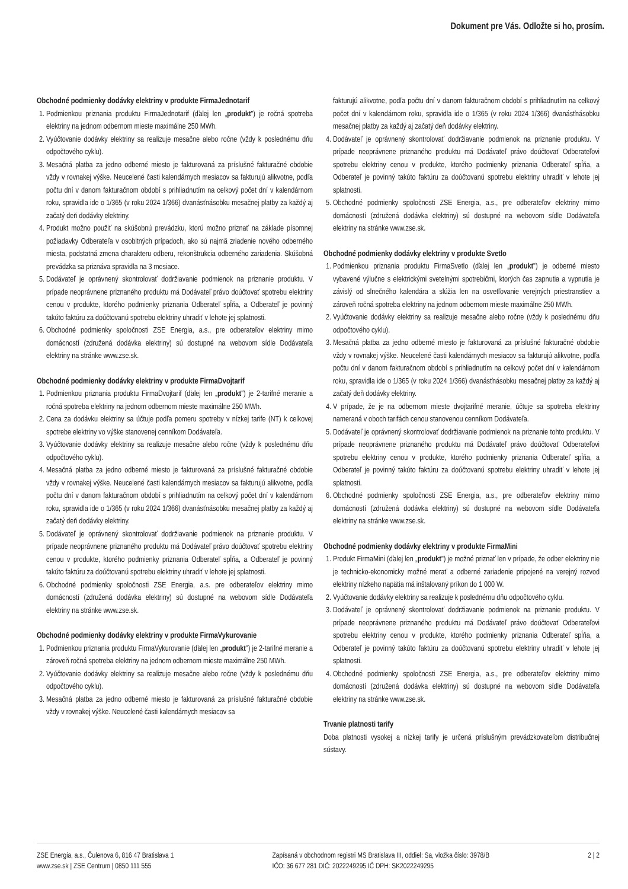Dokument pre Vás. Odložte si ho, prosím.
Obchodné podmienky dodávky elektriny v produkte FirmaJednotarif
1. Podmienkou priznania produktu FirmaJednotarif (ďalej len „produkt") je ročná spotreba elektriny na jednom odbernom mieste maximálne 250 MWh.
2. Vyúčtovanie dodávky elektriny sa realizuje mesačne alebo ročne (vždy k poslednému dňu odpočtového cyklu).
3. Mesačná platba za jedno odberné miesto je fakturovaná za príslušné fakturačné obdobie vždy v rovnakej výške. Neucelené časti kalendárnych mesiacov sa fakturujú alikvotne, podľa počtu dní v danom fakturačnom období s prihliadnutím na celkový počet dní v kalendárnom roku, spravidla ide o 1/365 (v roku 2024 1/366) dvanásťnásobku mesačnej platby za každý aj začatý deň dodávky elektriny.
4. Produkt možno použiť na skúšobnú prevádzku, ktorú možno priznať na základe písomnej požiadavky Odberateľa v osobitných prípadoch, ako sú najmä zriadenie nového odberného miesta, podstatná zmena charakteru odberu, rekonštrukcia odberného zariadenia. Skúšobná prevádzka sa priznáva spravidla na 3 mesiace.
5. Dodávateľ je oprávnený skontrolovať dodržiavanie podmienok na priznanie produktu. V prípade neoprávnene priznaného produktu má Dodávateľ právo doúčtovať spotrebu elektriny cenou v produkte, ktorého podmienky priznania Odberateľ spĺňa, a Odberateľ je povinný takúto faktúru za doúčtovanú spotrebu elektriny uhradiť v lehote jej splatnosti.
6. Obchodné podmienky spoločnosti ZSE Energia, a.s., pre odberateľov elektriny mimo domácností (združená dodávka elektriny) sú dostupné na webovom sídle Dodávateľa elektriny na stránke www.zse.sk.
Obchodné podmienky dodávky elektriny v produkte FirmaDvojtarif
1. Podmienkou priznania produktu FirmaDvojtarif (ďalej len „produkt") je 2-tarifné meranie a ročná spotreba elektriny na jednom odbernom mieste maximálne 250 MWh.
2. Cena za dodávku elektriny sa účtuje podľa pomeru spotreby v nízkej tarife (NT) k celkovej spotrebe elektriny vo výške stanovenej cenníkom Dodávateľa.
3. Vyúčtovanie dodávky elektriny sa realizuje mesačne alebo ročne (vždy k poslednému dňu odpočtového cyklu).
4. Mesačná platba za jedno odberné miesto je fakturovaná za príslušné fakturačné obdobie vždy v rovnakej výške. Neucelené časti kalendárnych mesiacov sa fakturujú alikvotne, podľa počtu dní v danom fakturačnom období s prihliadnutím na celkový počet dní v kalendárnom roku, spravidla ide o 1/365 (v roku 2024 1/366) dvanásťnásobku mesačnej platby za každý aj začatý deň dodávky elektriny.
5. Dodávateľ je oprávnený skontrolovať dodržiavanie podmienok na priznanie produktu. V prípade neoprávnene priznaného produktu má Dodávateľ právo doúčtovať spotrebu elektriny cenou v produkte, ktorého podmienky priznania Odberateľ spĺňa, a Odberateľ je povinný takúto faktúru za doúčtovanú spotrebu elektriny uhradiť v lehote jej splatnosti.
6. Obchodné podmienky spoločnosti ZSE Energia, a.s. pre odberateľov elektriny mimo domácností (združená dodávka elektriny) sú dostupné na webovom sídle Dodávateľa elektriny na stránke www.zse.sk.
Obchodné podmienky dodávky elektriny v produkte FirmaVykurovanie
1. Podmienkou priznania produktu FirmaVykurovanie (ďalej len „produkt") je 2-tarifné meranie a zároveň ročná spotreba elektriny na jednom odbernom mieste maximálne 250 MWh.
2. Vyúčtovanie dodávky elektriny sa realizuje mesačne alebo ročne (vždy k poslednému dňu odpočtového cyklu).
3. Mesačná platba za jedno odberné miesto je fakturovaná za príslušné fakturačné obdobie vždy v rovnakej výške. Neucelené časti kalendárnych mesiacov sa
fakturujú alikvotne, podľa počtu dní v danom fakturačnom období s prihliadnutím na celkový počet dní v kalendárnom roku, spravidla ide o 1/365 (v roku 2024 1/366) dvanásťnásobku mesačnej platby za každý aj začatý deň dodávky elektriny.
4. Dodávateľ je oprávnený skontrolovať dodržiavanie podmienok na priznanie produktu. V prípade neoprávnene priznaného produktu má Dodávateľ právo doúčtovať Odberateľovi spotrebu elektriny cenou v produkte, ktorého podmienky priznania Odberateľ spĺňa, a Odberateľ je povinný takúto faktúru za doúčtovanú spotrebu elektriny uhradiť v lehote jej splatnosti.
5. Obchodné podmienky spoločnosti ZSE Energia, a.s., pre odberateľov elektriny mimo domácností (združená dodávka elektriny) sú dostupné na webovom sídle Dodávateľa elektriny na stránke www.zse.sk.
Obchodné podmienky dodávky elektriny v produkte Svetlo
1. Podmienkou priznania produktu FirmaSvetlo (ďalej len „produkt") je odberné miesto vybavené výlučne s elektrickými svetelnými spotrebičmi, ktorých čas zapnutia a vypnutia je závislý od slnečného kalendára a slúžia len na osvetľovanie verejných priestranstiev a zároveň ročná spotreba elektriny na jednom odbernom mieste maximálne 250 MWh.
2. Vyúčtovanie dodávky elektriny sa realizuje mesačne alebo ročne (vždy k poslednému dňu odpočtového cyklu).
3. Mesačná platba za jedno odberné miesto je fakturovaná za príslušné fakturačné obdobie vždy v rovnakej výške. Neucelené časti kalendárnych mesiacov sa fakturujú alikvotne, podľa počtu dní v danom fakturačnom období s prihliadnutím na celkový počet dní v kalendárnom roku, spravidla ide o 1/365 (v roku 2024 1/366) dvanásťnásobku mesačnej platby za každý aj začatý deň dodávky elektriny.
4. V prípade, že je na odbernom mieste dvojtarifné meranie, účtuje sa spotreba elektriny nameraná v oboch tarifách cenou stanovenou cenníkom Dodávateľa.
5. Dodávateľ je oprávnený skontrolovať dodržiavanie podmienok na priznanie tohto produktu. V prípade neoprávnene priznaného produktu má Dodávateľ právo doúčtovať Odberateľovi spotrebu elektriny cenou v produkte, ktorého podmienky priznania Odberateľ spĺňa, a Odberateľ je povinný takúto faktúru za doúčtovanú spotrebu elektriny uhradiť v lehote jej splatnosti.
6. Obchodné podmienky spoločnosti ZSE Energia, a.s., pre odberateľov elektriny mimo domácností (združená dodávka elektriny) sú dostupné na webovom sídle Dodávateľa elektriny na stránke www.zse.sk.
Obchodné podmienky dodávky elektriny v produkte FirmaMini
1. Produkt FirmaMini (ďalej len „produkt") je možné priznať len v prípade, že odber elektriny nie je technicko-ekonomicky možné merať a odberné zariadenie pripojené na verejný rozvod elektriny nízkeho napätia má inštalovaný príkon do 1 000 W.
2. Vyúčtovanie dodávky elektriny sa realizuje k poslednému dňu odpočtového cyklu.
3. Dodávateľ je oprávnený skontrolovať dodržiavanie podmienok na priznanie produktu. V prípade neoprávnene priznaného produktu má Dodávateľ právo doúčtovať Odberateľovi spotrebu elektriny cenou v produkte, ktorého podmienky priznania Odberateľ spĺňa, a Odberateľ je povinný takúto faktúru za doúčtovanú spotrebu elektriny uhradiť v lehote jej splatnosti.
4. Obchodné podmienky spoločnosti ZSE Energia, a.s., pre odberateľov elektriny mimo domácností (združená dodávka elektriny) sú dostupné na webovom sídle Dodávateľa elektriny na stránke www.zse.sk.
Trvanie platnosti tarify
Doba platnosti vysokej a nízkej tarify je určená príslušným prevádzkovateľom distribučnej sústavy.
ZSE Energia, a.s., Čulenova 6, 816 47 Bratislava 1
www.zse.sk | ZSE Centrum | 0850 111 555
Zapísaná v obchodnom registri MS Bratislava III, oddiel: Sa, vložka číslo: 3978/B
IČO: 36 677 281 DIČ: 2022249295 IČ DPH: SK2022249295
2 | 2